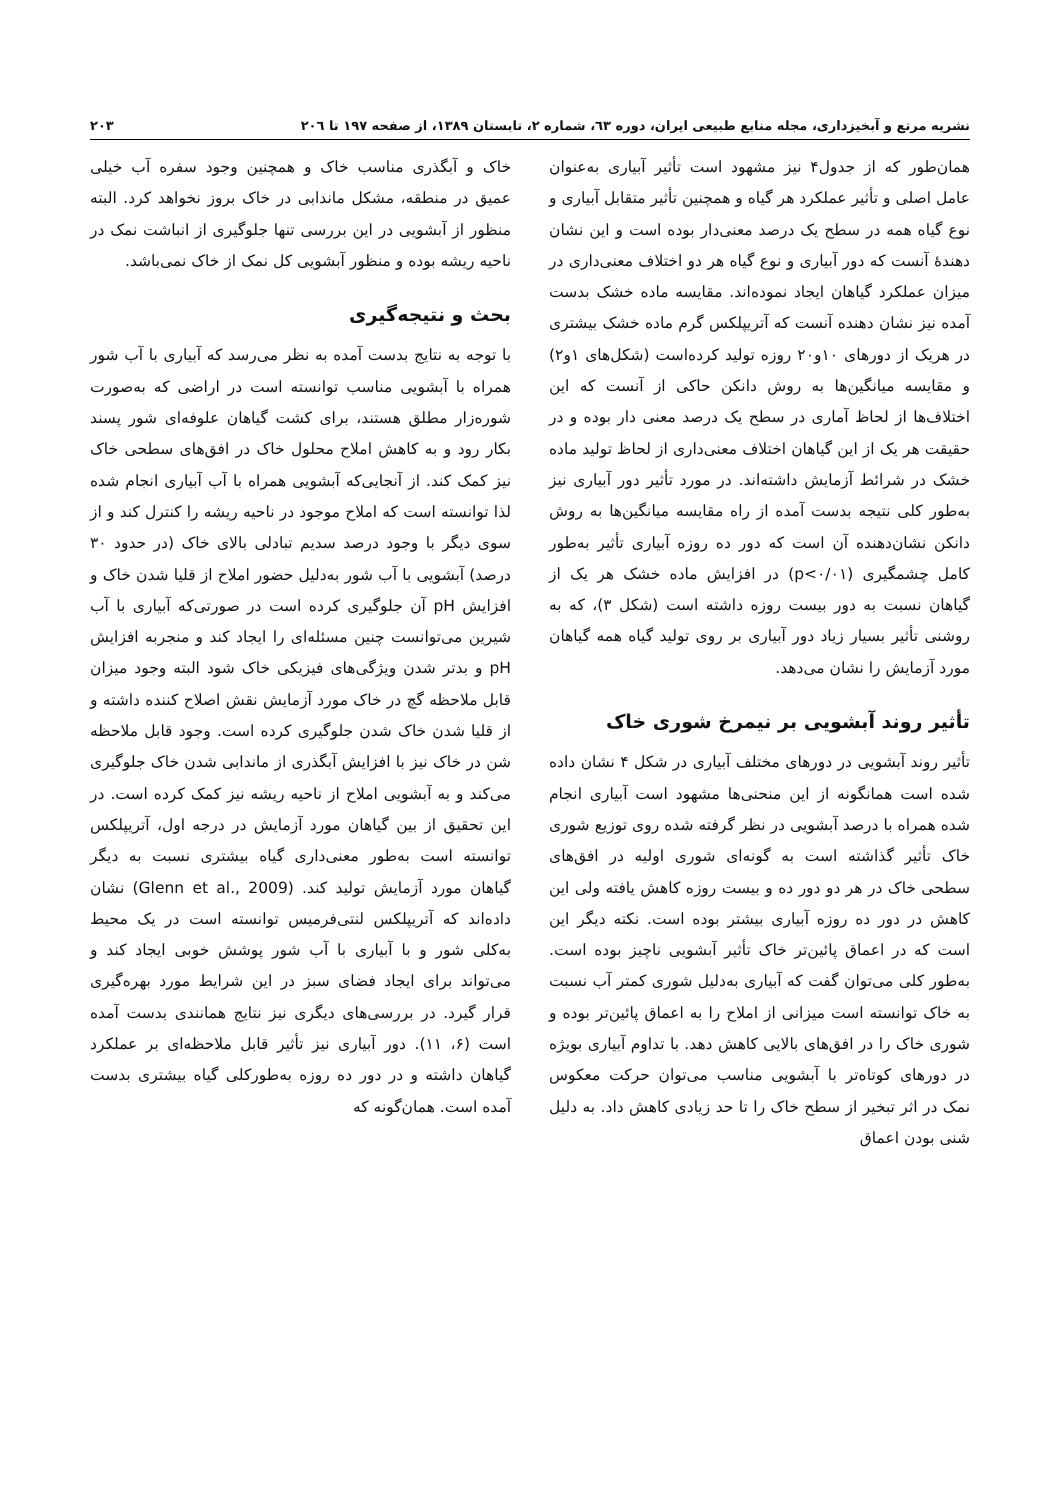نشریه مرتع و آبخیزداری، مجله منابع طبیعی ایران، دوره ٦٣، شماره ٢، تابستان ١٣٨٩، از صفحه ١٩٧ تا ٢٠٦ ٢٠٣
همان‌طور که از جدول۴ نیز مشهود است تأثیر آبیاری به‌عنوان عامل اصلی و تأثیر عملکرد هر گیاه و همچنین تأثیر متقابل آبیاری و نوع گیاه همه در سطح یک درصد معنی‌دار بوده است و این نشان دهندهٔ آنست که دور آبیاری و نوع گیاه هر دو اختلاف معنی‌داری در میزان عملکرد گیاهان ایجاد نموده‌اند. مقایسه ماده خشک بدست آمده نیز نشان دهنده آنست که آتریپلکس گرم ماده خشک بیشتری در هریک از دورهای ۱۰و۲۰ روزه تولید کرده‌است (شکل‌های ۱و۲) و مقایسه میانگین‌ها به روش دانکن حاکی از آنست که این اختلاف‌ها از لحاظ آماری در سطح یک درصد معنی دار بوده و در حقیقت هر یک از این گیاهان اختلاف معنی‌داری از لحاظ تولید ماده خشک در شرائط آزمایش داشته‌اند. در مورد تأثیر دور آبیاری نیز به‌طور کلی نتیجه بدست آمده از راه مقایسه میانگین‌ها به روش دانکن نشان‌دهنده آن است که دور ده روزه آبیاری تأثیر به‌طور کامل چشمگیری (p<۰/۰۱) در افزایش ماده خشک هر یک از گیاهان نسبت به دور بیست روزه داشته است (شکل ۳)، که به روشنی تأثیر بسیار زیاد دور آبیاری بر روی تولید گیاه همه گیاهان مورد آزمایش را نشان می‌دهد.
تأثیر روند آبشویی بر نیمرخ شوری خاک
تأثیر روند آبشویی در دورهای مختلف آبیاری در شکل ۴ نشان داده شده است همانگونه از این منحنی‌ها مشهود است آبیاری انجام شده همراه با درصد آبشویی در نظر گرفته شده روی توزیع شوری خاک تأثیر گذاشته است به گونه‌ای شوری اولیه در افق‌های سطحی خاک در هر دو دور ده و بیست روزه کاهش یافته ولی این کاهش در دور ده روزه آبیاری بیشتر بوده است. نکته دیگر این است که در اعماق پائین‌تر خاک تأثیر آبشویی ناچیز بوده است. به‌طور کلی می‌توان گفت که آبیاری به‌دلیل شوری کمتر آب نسبت به خاک توانسته است میزانی از املاح را به اعماق پائین‌تر بوده و شوری خاک را در افق‌های بالایی کاهش دهد. با تداوم آبیاری بویژه در دورهای کوتاه‌تر با آبشویی مناسب می‌توان حرکت معکوس نمک در اثر تبخیر از سطح خاک را تا حد زیادی کاهش داد. به دلیل شنی بودن اعماق
خاک و آبگذری مناسب خاک و همچنین وجود سفره آب خیلی عمیق در منطقه، مشکل ماندابی در خاک بروز نخواهد کرد. البته منظور از آبشویی در این بررسی تنها جلوگیری از انباشت نمک در ناحیه ریشه بوده و منظور آبشویی کل نمک از خاک نمی‌باشد.
بحث و نتیجه‌گیری
با توجه به نتایج بدست آمده به نظر می‌رسد که آبیاری با آب شور همراه با آبشویی مناسب توانسته است در اراضی که به‌صورت شوره‌زار مطلق هستند، برای کشت گیاهان علوفه‌ای شور پسند بکار رود و به کاهش املاح محلول خاک در افق‌های سطحی خاک نیز کمک کند. از آنجایی‌که آبشویی همراه با آب آبیاری انجام شده لذا توانسته است که املاح موجود در ناحیه ریشه را کنترل کند و از سوی دیگر با وجود درصد سدیم تبادلی بالای خاک (در حدود ۳۰ درصد) آبشویی با آب شور به‌دلیل حضور املاح از قلیا شدن خاک و افزایش pH آن جلوگیری کرده است در صورتی‌که آبیاری با آب شیرین می‌توانست چنین مسئله‌ای را ایجاد کند و منجربه افزایش pH و بدتر شدن ویژگی‌های فیزیکی خاک شود البته وجود میزان قابل ملاحظه گچ در خاک مورد آزمایش نقش اصلاح کننده داشته و از قلیا شدن خاک شدن جلوگیری کرده است. وجود قابل ملاحظه شن در خاک نیز با افزایش آبگذری از ماندابی شدن خاک جلوگیری می‌کند و به آبشویی املاح از ناحیه ریشه نیز کمک کرده است. در این تحقیق از بین گیاهان مورد آزمایش در درجه اول، آتریپلکس توانسته است به‌طور معنی‌داری گیاه بیشتری نسبت به دیگر گیاهان مورد آزمایش تولید کند. (Glenn et al., 2009) نشان داده‌اند که آتریپلکس لنتی‌فرمیس توانسته است در یک محیط به‌کلی شور و با آبیاری با آب شور پوشش خوبی ایجاد کند و می‌تواند برای ایجاد فضای سبز در این شرایط مورد بهره‌گیری قرار گیرد. در بررسی‌های دیگری نیز نتایج همانندی بدست آمده است (۶، ۱۱). دور آبیاری نیز تأثیر قابل ملاحظه‌ای بر عملکرد گیاهان داشته و در دور ده روزه به‌طورکلی گیاه بیشتری بدست آمده است. همان‌گونه که